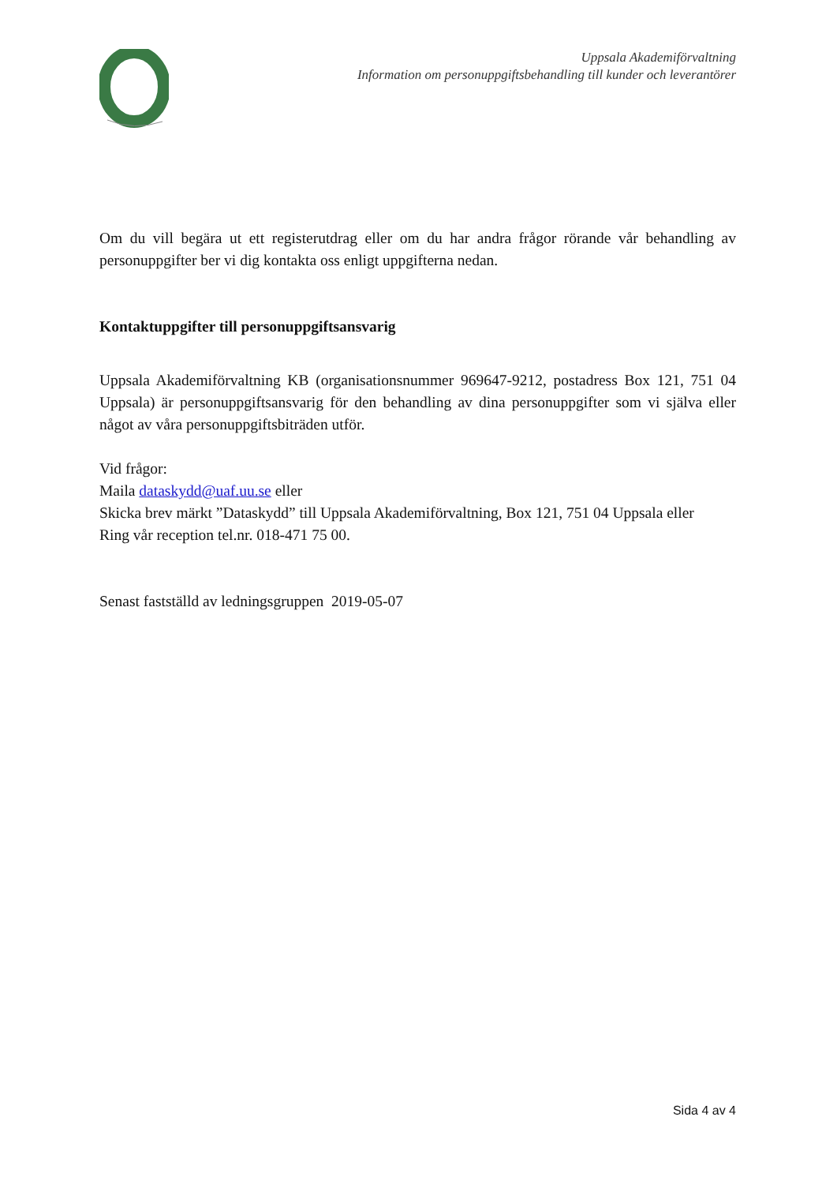Uppsala Akademiförvaltning
Information om personuppgiftsbehandling till kunder och leverantörer
Om du vill begära ut ett registerutdrag eller om du har andra frågor rörande vår behandling av personuppgifter ber vi dig kontakta oss enligt uppgifterna nedan.
Kontaktuppgifter till personuppgiftsansvarig
Uppsala Akademiförvaltning KB (organisationsnummer 969647-9212, postadress Box 121, 751 04 Uppsala) är personuppgiftsansvarig för den behandling av dina personuppgifter som vi själva eller något av våra personuppgiftsbiträden utför.
Vid frågor:
Maila dataskydd@uaf.uu.se eller
Skicka brev märkt ”Dataskydd” till Uppsala Akademiförvaltning, Box 121, 751 04 Uppsala eller
Ring vår reception tel.nr. 018-471 75 00.
Senast fastställd av ledningsgruppen 2019-05-07
Sida 4 av 4